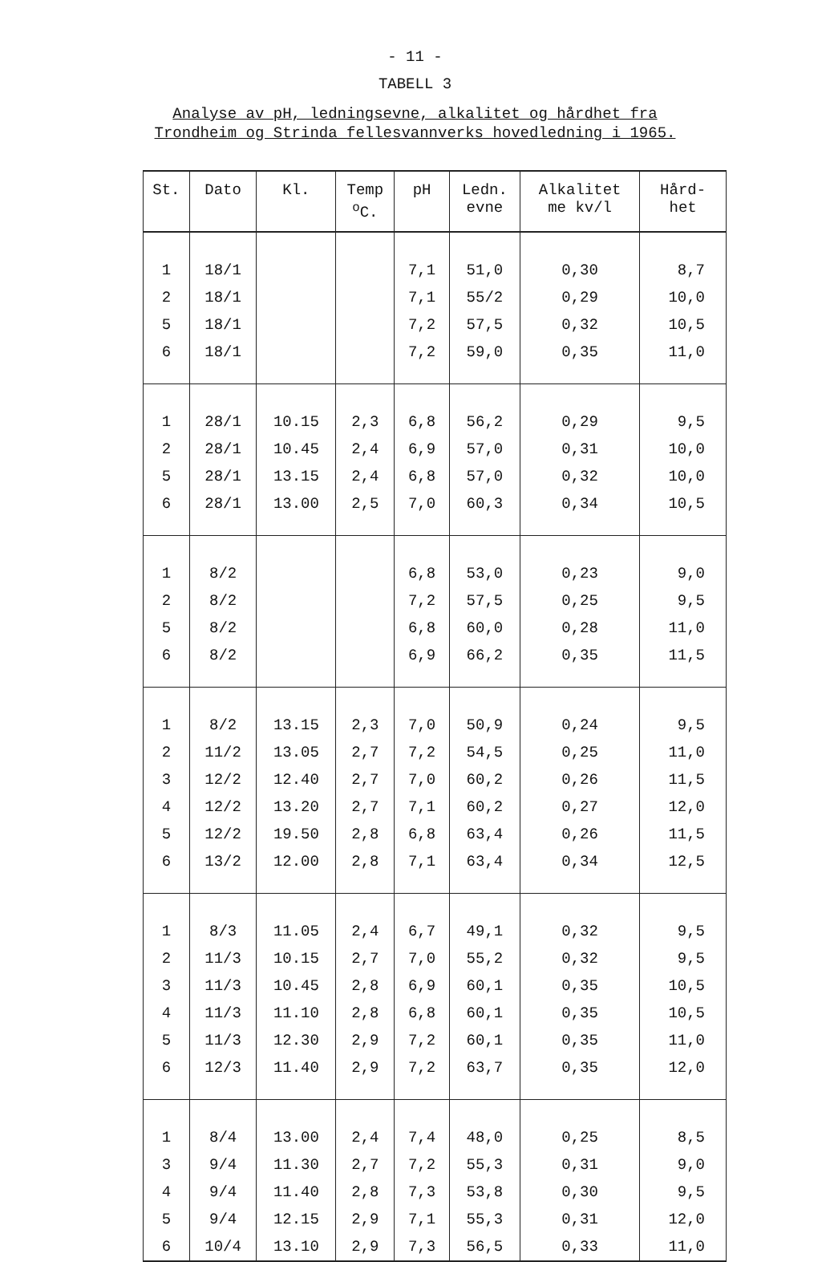- 11 -
TABELL 3
Analyse av pH, ledningsevne, alkalitet og hårdhet fra
Trondheim og Strinda fellesvannverks hovedledning i 1965.
| St. | Dato | Kl. | Temp <sup>o</sup> C. | pH | Ledn. evne | Alkalitet me kv/l | Hård- het |
| --- | --- | --- | --- | --- | --- | --- | --- |
| 1 | 18/1 | | | 7,1 | 51,0 | 0,30 | 8,7 |
| 2 | 18/1 | | | 7,1 | 55/2 | 0,29 | 10,0 |
| 5 | 18/1 | | | 7,2 | 57,5 | 0,32 | 10,5 |
| 6 | 18/1 | | | 7,2 | 59,0 | 0,35 | 11,0 |
| 1 | 28/1 | 10.15 | 2,3 | 6,8 | 56,2 | 0,29 | 9,5 |
| 2 | 28/1 | 10.45 | 2,4 | 6,9 | 57,0 | 0,31 | 10,0 |
| 5 | 28/1 | 13.15 | 2,4 | 6,8 | 57,0 | 0,32 | 10,0 |
| 6 | 28/1 | 13.00 | 2,5 | 7,0 | 60,3 | 0,34 | 10,5 |
| 1 | 8/2 | | | 6,8 | 53,0 | 0,23 | 9,0 |
| 2 | 8/2 | | | 7,2 | 57,5 | 0,25 | 9,5 |
| 5 | 8/2 | | | 6,8 | 60,0 | 0,28 | 11,0 |
| 6 | 8/2 | | | 6,9 | 66,2 | 0,35 | 11,5 |
| 1 | 8/2 | 13.15 | 2,3 | 7,0 | 50,9 | 0,24 | 9,5 |
| 2 | 11/2 | 13.05 | 2,7 | 7,2 | 54,5 | 0,25 | 11,0 |
| 3 | 12/2 | 12.40 | 2,7 | 7,0 | 60,2 | 0,26 | 11,5 |
| 4 | 12/2 | 13.20 | 2,7 | 7,1 | 60,2 | 0,27 | 12,0 |
| 5 | 12/2 | 19.50 | 2,8 | 6,8 | 63,4 | 0,26 | 11,5 |
| 6 | 13/2 | 12.00 | 2,8 | 7,1 | 63,4 | 0,34 | 12,5 |
| 1 | 8/3 | 11.05 | 2,4 | 6,7 | 49,1 | 0,32 | 9,5 |
| 2 | 11/3 | 10.15 | 2,7 | 7,0 | 55,2 | 0,32 | 9,5 |
| 3 | 11/3 | 10.45 | 2,8 | 6,9 | 60,1 | 0,35 | 10,5 |
| 4 | 11/3 | 11.10 | 2,8 | 6,8 | 60,1 | 0,35 | 10,5 |
| 5 | 11/3 | 12.30 | 2,9 | 7,2 | 60,1 | 0,35 | 11,0 |
| 6 | 12/3 | 11.40 | 2,9 | 7,2 | 63,7 | 0,35 | 12,0 |
| 1 | 8/4 | 13.00 | 2,4 | 7,4 | 48,0 | 0,25 | 8,5 |
| 3 | 9/4 | 11.30 | 2,7 | 7,2 | 55,3 | 0,31 | 9,0 |
| 4 | 9/4 | 11.40 | 2,8 | 7,3 | 53,8 | 0,30 | 9,5 |
| 5 | 9/4 | 12.15 | 2,9 | 7,1 | 55,3 | 0,31 | 12,0 |
| 6 | 10/4 | 13.10 | 2,9 | 7,3 | 56,5 | 0,33 | 11,0 |